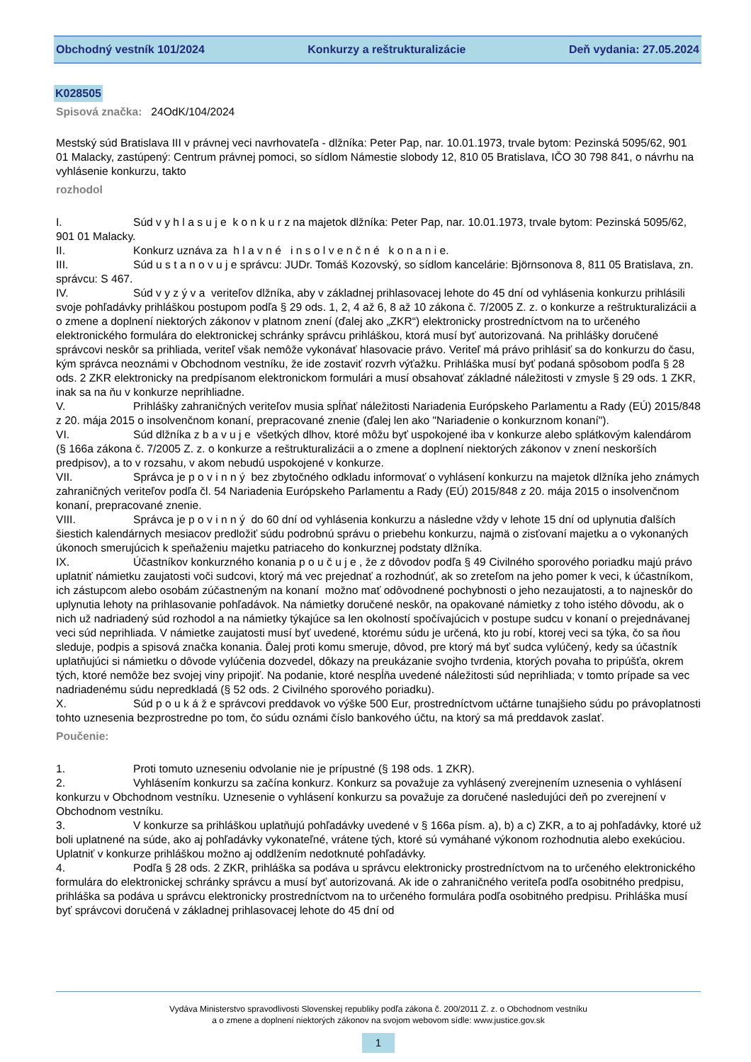Obchodný vestník 101/2024 Konkurzy a reštrukturalizácie Deň vydania: 27.05.2024
K028505
Spisová značka: 24OdK/104/2024
Mestský súd Bratislava III v právnej veci navrhovateľa - dlžníka: Peter Pap, nar. 10.01.1973, trvale bytom: Pezinská 5095/62, 901 01 Malacky, zastúpený: Centrum právnej pomoci, so sídlom Námestie slobody 12, 810 05 Bratislava, IČO 30 798 841, o návrhu na vyhlásenie konkurzu, takto
rozhodol
I. Súd v y h l a s u j e k o n k u r z na majetok dlžníka: Peter Pap, nar. 10.01.1973, trvale bytom: Pezinská 5095/62, 901 01 Malacky.
II. Konkurz uznáva za h l a v n é i n s o l v e n č n é k o n a n i e.
III. Súd u s t a n o v u j e správcu: JUDr. Tomáš Kozovský, so sídlom kancelárie: Björnsonova 8, 811 05 Bratislava, zn. správcu: S 467.
IV. Súd v y z ý v a veriteľov dlžníka, aby v základnej prihlasovacej lehote do 45 dní od vyhlásenia konkurzu prihlásili svoje pohľadávky prihláškou postupom podľa § 29 ods. 1, 2, 4 až 6, 8 až 10 zákona č. 7/2005 Z. z. o konkurze a reštrukturalizácii a o zmene a doplnení niektorých zákonov v platnom znení (ďalej ako „ZKR“) elektronicky prostredníctvom na to určeného elektronického formulára do elektronickej schránky správcu prihláškou, ktorá musí byť autorizovaná. Na prihlášky doručené správcovi neskôr sa prihliada, veriteľ však nemôže vykonávať hlasovacie právo. Veriteľ má právo prihlásiť sa do konkurzu do času, kým správca neoznámi v Obchodnom vestníku, že ide zostaviť rozvrh výťažku. Prihláška musí byť podaná spôsobom podľa § 28 ods. 2 ZKR elektronicky na predpísanom elektronickom formulári a musí obsahovať základné náležitosti v zmysle § 29 ods. 1 ZKR, inak sa na ňu v konkurze neprihliadne.
V. Prihlášky zahraničných veriteľov musia spĺňať náležitosti Nariadenia Európskeho Parlamentu a Rady (EÚ) 2015/848 z 20. mája 2015 o insolvenčnom konaní, prepracované znenie (ďalej len ako "Nariadenie o konkurznom konaní").
VI. Súd dlžníka z b a v u j e všetkých dlhov, ktoré môžu byť uspokojené iba v konkurze alebo splátkovým kalendárom (§ 166a zákona č. 7/2005 Z. z. o konkurze a reštrukturalizácii a o zmene a doplnení niektorých zákonov v znení neskorších predpisov), a to v rozsahu, v akom nebudú uspokojené v konkurze.
VII. Správca je p o v i n n ý bez zbytočného odkladu informovať o vyhlásení konkurzu na majetok dlžníka jeho známych zahraničných veriteľov podľa čl. 54 Nariadenia Európskeho Parlamentu a Rady (EÚ) 2015/848 z 20. mája 2015 o insolvenčnom konaní, prepracované znenie.
VIII. Správca je p o v i n n ý do 60 dní od vyhlásenia konkurzu a následne vždy v lehote 15 dní od uplynutia ďalších šiestich kalendárnych mesiacov predložiť súdu podrobnú správu o priebehu konkurzu, najmä o zisťovaní majetku a o vykonaných úkonoch smerujúcich k speňaženiu majetku patriaceho do konkurznej podstaty dlžníka.
IX. Účastníkov konkurzného konania p o u č u j e , že z dôvodov podľa § 49 Civilného sporového poriadku majú právo uplatniť námietku zaujatosti voči sudcovi, ktorý má vec prejednať a rozhodnúť, ak so zreteľom na jeho pomer k veci, k účastníkom, ich zástupcom alebo osobám zúčastneným na konaní možno mať odôvodnené pochybnosti o jeho nezaujatosti, a to najneskôr do uplynutia lehoty na prihlasovanie pohľadávok. Na námietky doručené neskôr, na opakované námietky z toho istého dôvodu, ak o nich už nadriadený súd rozhodol a na námietky týkajúce sa len okolností spočívajúcich v postupe sudcu v konaní o prejednávanej veci súd neprihliada. V námietke zaujatosti musí byť uvedené, ktorému súdu je určená, kto ju robí, ktorej veci sa týka, čo sa ňou sleduje, podpis a spisová značka konania. Ďalej proti komu smeruje, dôvod, pre ktorý má byť sudca vylúčený, kedy sa účastník uplatňujúci si námietku o dôvode vylúčenia dozvedel, dôkazy na preukázanie svojho tvrdenia, ktorých povaha to pripúšťa, okrem tých, ktoré nemôže bez svojej viny pripojiť. Na podanie, ktoré nespĺňa uvedené náležitosti súd neprihliada; v tomto prípade sa vec nadriadenému súdu nepredkladá (§ 52 ods. 2 Civilného sporového poriadku).
X. Súd p o u k á ž e správcovi preddavok vo výške 500 Eur, prostredníctvom učtárne tunajšieho súdu po právoplatnosti tohto uznesenia bezprostredne po tom, čo súdu oznámi číslo bankového účtu, na ktorý sa má preddavok zaslať.
Poučenie:
1. Proti tomuto uzneseniu odvolanie nie je prípustné (§ 198 ods. 1 ZKR).
2. Vyhlásením konkurzu sa začína konkurz. Konkurz sa považuje za vyhlásený zverejnením uznesenia o vyhlásení konkurzu v Obchodnom vestníku. Uznesenie o vyhlásení konkurzu sa považuje za doručené nasledujúci deň po zverejnení v Obchodnom vestníku.
3. V konkurze sa prihláškou uplatňujú pohľadávky uvedené v § 166a písm. a), b) a c) ZKR, a to aj pohľadávky, ktoré už boli uplatnené na súde, ako aj pohľadávky vykonateľné, vrátene tých, ktoré sú vymáhané výkonom rozhodnutia alebo exekúciou. Uplatniť v konkurze prihláškou možno aj oddlžením nedotknuté pohľadávky.
4. Podľa § 28 ods. 2 ZKR, prihláška sa podáva u správcu elektronicky prostredníctvom na to určeného elektronického formulára do elektronickej schránky správcu a musí byť autorizovaná. Ak ide o zahraničného veriteľa podľa osobitného predpisu, prihláška sa podáva u správcu elektronicky prostredníctvom na to určeného formulára podľa osobitného predpisu. Prihláška musí byť správcovi doručená v základnej prihlasovacej lehote do 45 dní od
Vydáva Ministerstvo spravodlivosti Slovenskej republiky podľa zákona č. 200/2011 Z. z. o Obchodnom vestníku
a o zmene a doplnení niektorých zákonov na svojom webovom sídle: www.justice.gov.sk
1